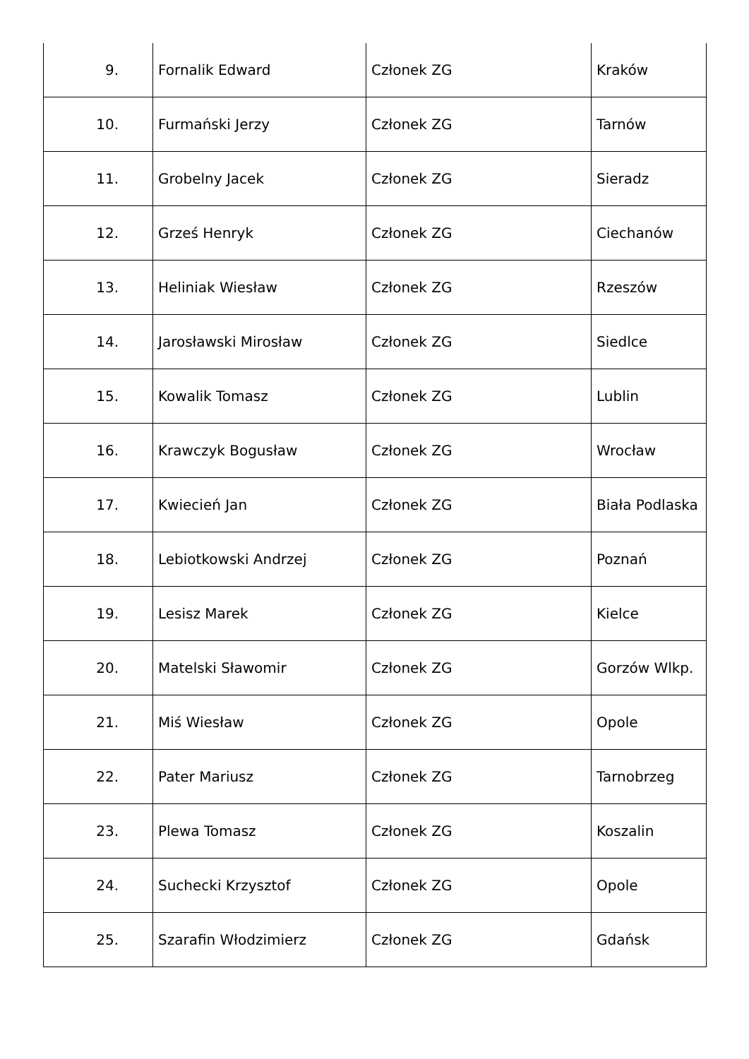| 9. | Fornalik Edward | Członek ZG | Kraków |
| 10. | Furmański Jerzy | Członek ZG | Tarnów |
| 11. | Grobelny Jacek | Członek ZG | Sieradz |
| 12. | Grześ Henryk | Członek ZG | Ciechanów |
| 13. | Heliniak Wiesław | Członek ZG | Rzeszów |
| 14. | Jarosławski Mirosław | Członek ZG | Siedlce |
| 15. | Kowalik Tomasz | Członek ZG | Lublin |
| 16. | Krawczyk Bogusław | Członek ZG | Wrocław |
| 17. | Kwiecień Jan | Członek ZG | Biała Podlaska |
| 18. | Lebiotkowski Andrzej | Członek ZG | Poznań |
| 19. | Lesisz Marek | Członek ZG | Kielce |
| 20. | Matelski Sławomir | Członek ZG | Gorzów Wlkp. |
| 21. | Miś Wiesław | Członek ZG | Opole |
| 22. | Pater Mariusz | Członek ZG | Tarnobrzeg |
| 23. | Plewa Tomasz | Członek ZG | Koszalin |
| 24. | Suchecki Krzysztof | Członek ZG | Opole |
| 25. | Szarafin Włodzimierz | Członek ZG | Gdańsk |